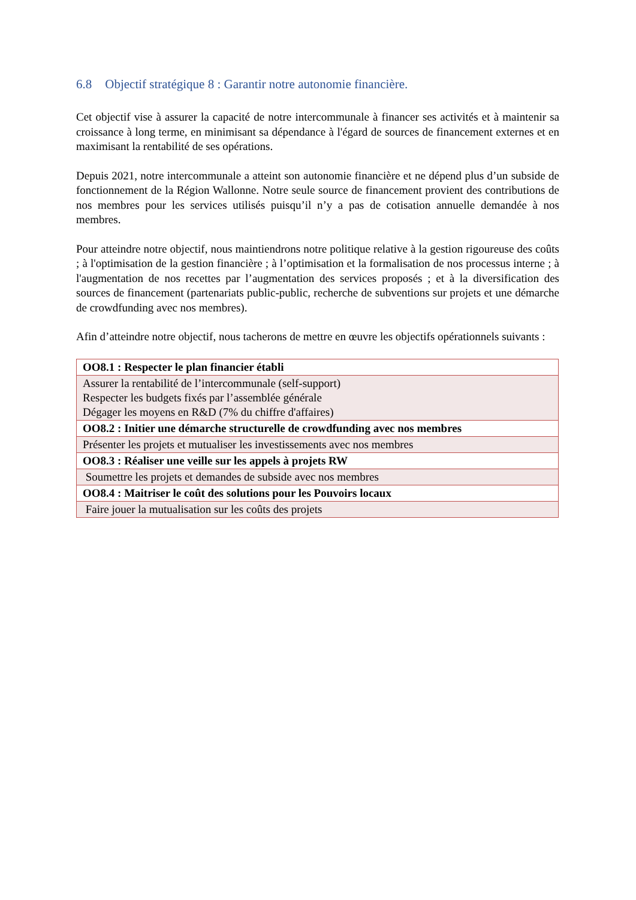6.8 Objectif stratégique 8 : Garantir notre autonomie financière.
Cet objectif vise à assurer la capacité de notre intercommunale à financer ses activités et à maintenir sa croissance à long terme, en minimisant sa dépendance à l'égard de sources de financement externes et en maximisant la rentabilité de ses opérations.
Depuis 2021, notre intercommunale a atteint son autonomie financière et ne dépend plus d’un subside de fonctionnement de la Région Wallonne. Notre seule source de financement provient des contributions de nos membres pour les services utilisés puisqu’il n’y a pas de cotisation annuelle demandée à nos membres.
Pour atteindre notre objectif, nous maintiendrons notre politique relative à la gestion rigoureuse des coûts ; à l'optimisation de la gestion financière ; à l’optimisation et la formalisation de nos processus interne ; à l'augmentation de nos recettes par l’augmentation des services proposés ; et à la diversification des sources de financement (partenariats public-public, recherche de subventions sur projets et une démarche de crowdfunding avec nos membres).
Afin d’atteindre notre objectif, nous tacherons de mettre en œuvre les objectifs opérationnels suivants :
| OO8.1 : Respecter le plan financier établi |
| Assurer la rentabilité de l’intercommunale (self-support) Respecter les budgets fixés par l’assemblée générale Dégager les moyens en R&D (7% du chiffre d'affaires) |
| OO8.2 : Initier une démarche structurelle de crowdfunding avec nos membres |
| Présenter les projets et mutualiser les investissements avec nos membres |
| OO8.3 : Réaliser une veille sur les appels à projets RW |
| Soumettre les projets et demandes de subside avec nos membres |
| OO8.4 : Maitriser le coût des solutions pour les Pouvoirs locaux |
| Faire jouer la mutualisation sur les coûts des projets |